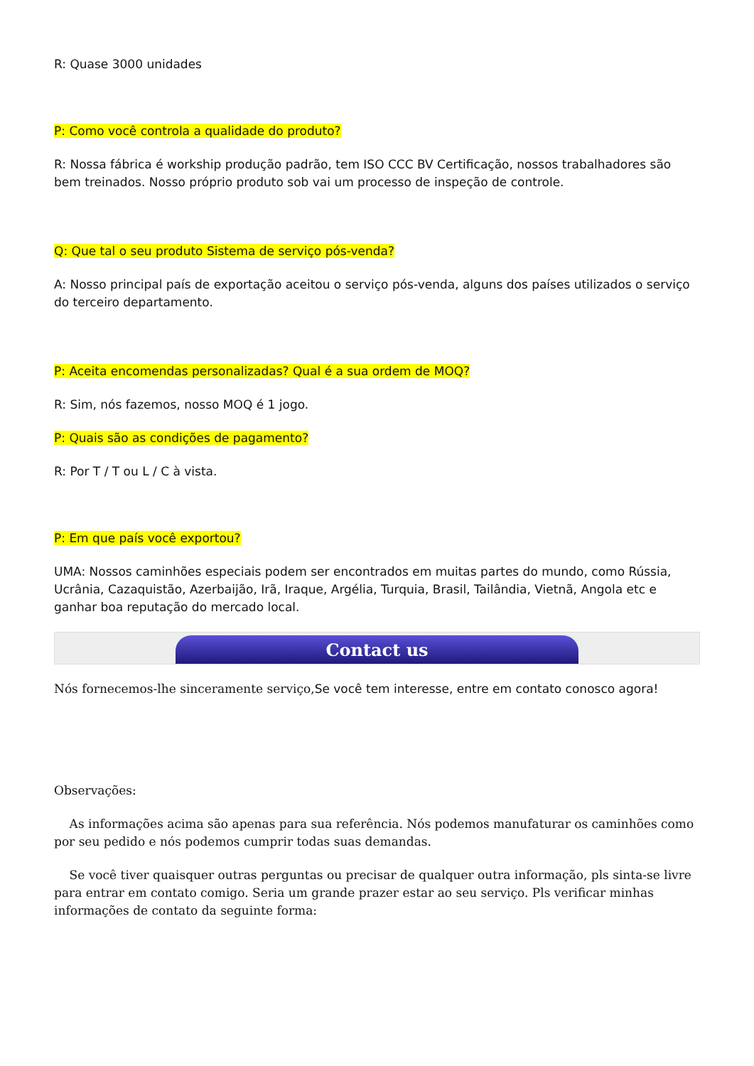R: Quase 3000 unidades
P: Como você controla a qualidade do produto?
R: Nossa fábrica é workship produção padrão, tem ISO CCC BV Certificação, nossos trabalhadores são bem treinados. Nosso próprio produto sob vai um processo de inspeção de controle.
Q: Que tal o seu produto Sistema de serviço pós-venda?
A: Nosso principal país de exportação aceitou o serviço pós-venda, alguns dos países utilizados o serviço do terceiro departamento.
P: Aceita encomendas personalizadas? Qual é a sua ordem de MOQ?
R: Sim, nós fazemos, nosso MOQ é 1 jogo.
P: Quais são as condições de pagamento?
R: Por T / T ou L / C à vista.
P: Em que país você exportou?
UMA: Nossos caminhões especiais podem ser encontrados em muitas partes do mundo, como Rússia, Ucrânia, Cazaquistão, Azerbaijão, Irã, Iraque, Argélia, Turquia, Brasil, Tailândia, Vietnã, Angola etc e ganhar boa reputação do mercado local.
Contact us
Nós fornecemos-lhe sinceramente serviço, Se você tem interesse, entre em contato conosco agora!
Observações:
As informações acima são apenas para sua referência. Nós podemos manufaturar os caminhões como por seu pedido e nós podemos cumprir todas suas demandas.
Se você tiver quaisquer outras perguntas ou precisar de qualquer outra informação, pls sinta-se livre para entrar em contato comigo. Seria um grande prazer estar ao seu serviço. Pls verificar minhas informações de contato da seguinte forma: